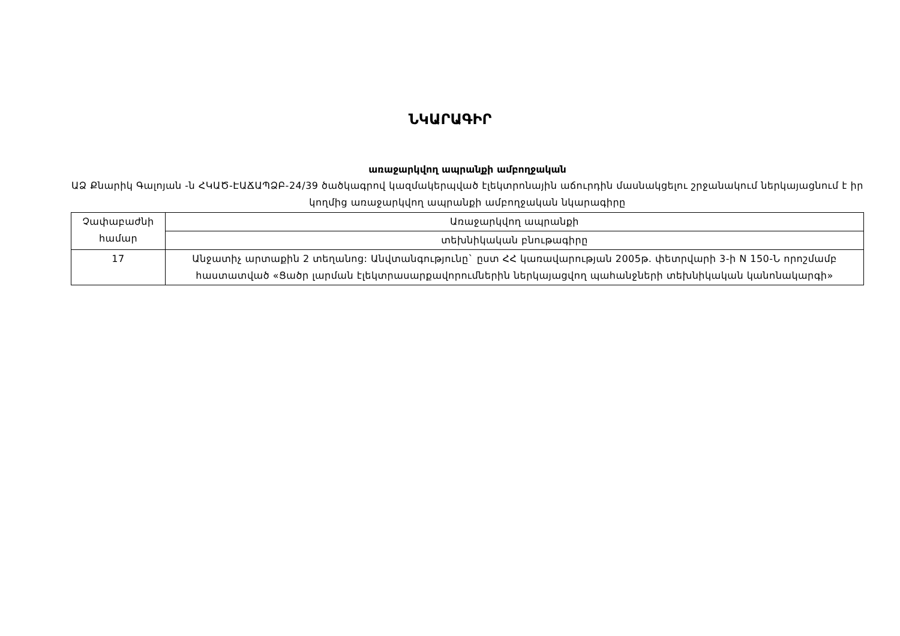ՆԿԱՐԱԳԻՐ
առաջարկվող ապրանքի ամբողջական
ԱՁ Քնարիկ Գալոյան -ն ՀԿԱԾ-ԷԱՃԱՊՁԲ-24/39 ծածկագրով կազմակերպված էլեկտրոնային աճուրդին մասնակցելու շրջանակում ներկայացնում է իր կողմից առաջարկվող ապրանքի ամբողջական նկարագիրը
| Չափաբաժնի համար | Առաջարկվող ապրանքի |
| | տեխնիկական բնութագիրը |
| 17 | Անջատիչ արտաքին 2 տեղանոց: Անվտանգությունը` ըստ ՀՀ կառավարության 2005թ. փետրվարի 3-ի N 150-Ն որոշմամբ հաստատված «Ցածր լարման էլեկտրասարքավորումներին ներկայացվող պահանջների տեխնիկական կանոնակարգի» |